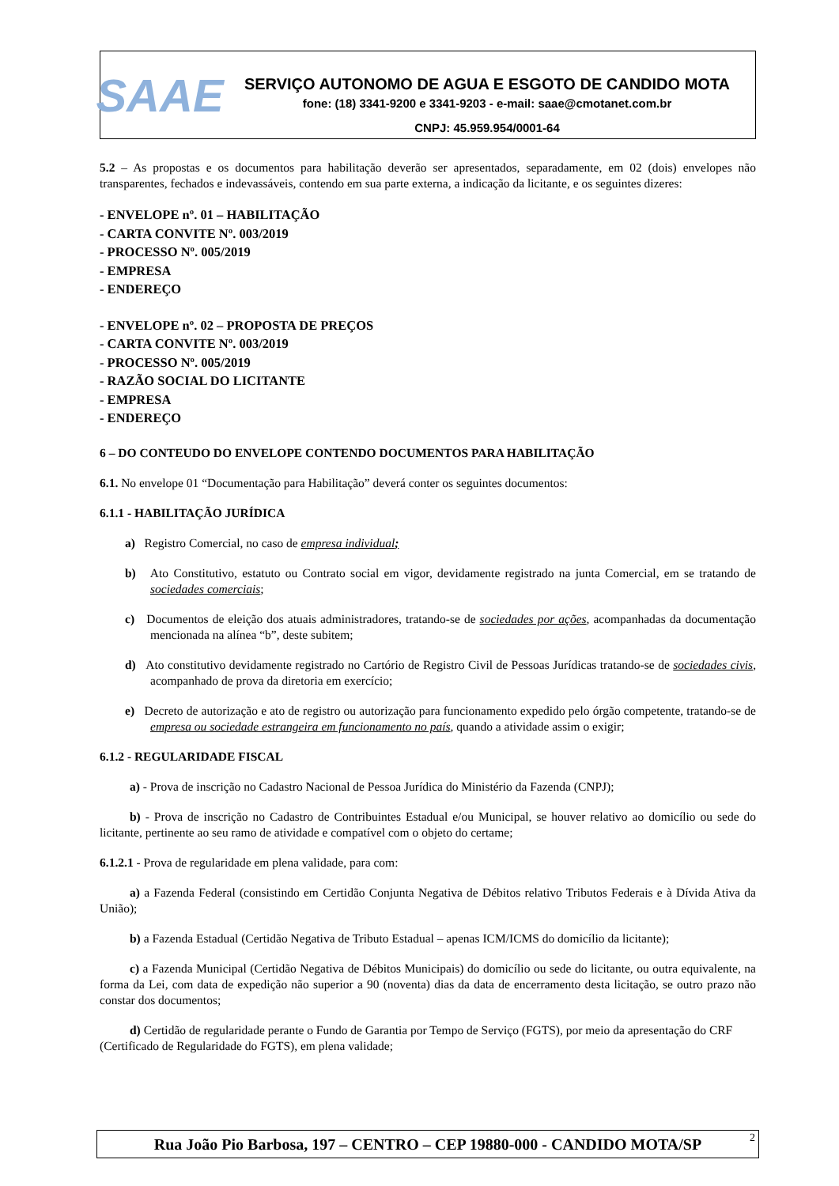SAAE
SERVIÇO AUTONOMO DE AGUA E ESGOTO DE CANDIDO MOTA
fone: (18) 3341-9200 e 3341-9203 - e-mail: saae@cmotanet.com.br
CNPJ: 45.959.954/0001-64
5.2 – As propostas e os documentos para habilitação deverão ser apresentados, separadamente, em 02 (dois) envelopes não transparentes, fechados e indevassáveis, contendo em sua parte externa, a indicação da licitante, e os seguintes dizeres:
- ENVELOPE nº. 01 – HABILITAÇÃO
- CARTA CONVITE Nº. 003/2019
- PROCESSO Nº. 005/2019
- EMPRESA
- ENDEREÇO
- ENVELOPE nº. 02 – PROPOSTA DE PREÇOS
- CARTA CONVITE Nº. 003/2019
- PROCESSO Nº. 005/2019
- RAZÃO SOCIAL DO LICITANTE
- EMPRESA
- ENDEREÇO
6 – DO CONTEUDO DO ENVELOPE CONTENDO DOCUMENTOS PARA HABILITAÇÃO
6.1. No envelope 01 “Documentação para Habilitação” deverá conter os seguintes documentos:
6.1.1 - HABILITAÇÃO JURÍDICA
a) Registro Comercial, no caso de empresa individual;
b) Ato Constitutivo, estatuto ou Contrato social em vigor, devidamente registrado na junta Comercial, em se tratando de sociedades comerciais;
c) Documentos de eleição dos atuais administradores, tratando-se de sociedades por ações, acompanhadas da documentação mencionada na alínea “b”, deste subitem;
d) Ato constitutivo devidamente registrado no Cartório de Registro Civil de Pessoas Jurídicas tratando-se de sociedades civis, acompanhado de prova da diretoria em exercício;
e) Decreto de autorização e ato de registro ou autorização para funcionamento expedido pelo órgão competente, tratando-se de empresa ou sociedade estrangeira em funcionamento no país, quando a atividade assim o exigir;
6.1.2 - REGULARIDADE FISCAL
a) - Prova de inscrição no Cadastro Nacional de Pessoa Jurídica do Ministério da Fazenda (CNPJ);
b) - Prova de inscrição no Cadastro de Contribuintes Estadual e/ou Municipal, se houver relativo ao domicílio ou sede do licitante, pertinente ao seu ramo de atividade e compatível com o objeto do certame;
6.1.2.1 - Prova de regularidade em plena validade, para com:
a) a Fazenda Federal (consistindo em Certidão Conjunta Negativa de Débitos relativo Tributos Federais e à Dívida Ativa da União);
b) a Fazenda Estadual (Certidão Negativa de Tributo Estadual – apenas ICM/ICMS do domicílio da licitante);
c) a Fazenda Municipal (Certidão Negativa de Débitos Municipais) do domicílio ou sede do licitante, ou outra equivalente, na forma da Lei, com data de expedição não superior a 90 (noventa) dias da data de encerramento desta licitação, se outro prazo não constar dos documentos;
d) Certidão de regularidade perante o Fundo de Garantia por Tempo de Serviço (FGTS), por meio da apresentação do CRF (Certificado de Regularidade do FGTS), em plena validade;
Rua João Pio Barbosa, 197 – CENTRO – CEP 19880-000 - CANDIDO MOTA/SP 2